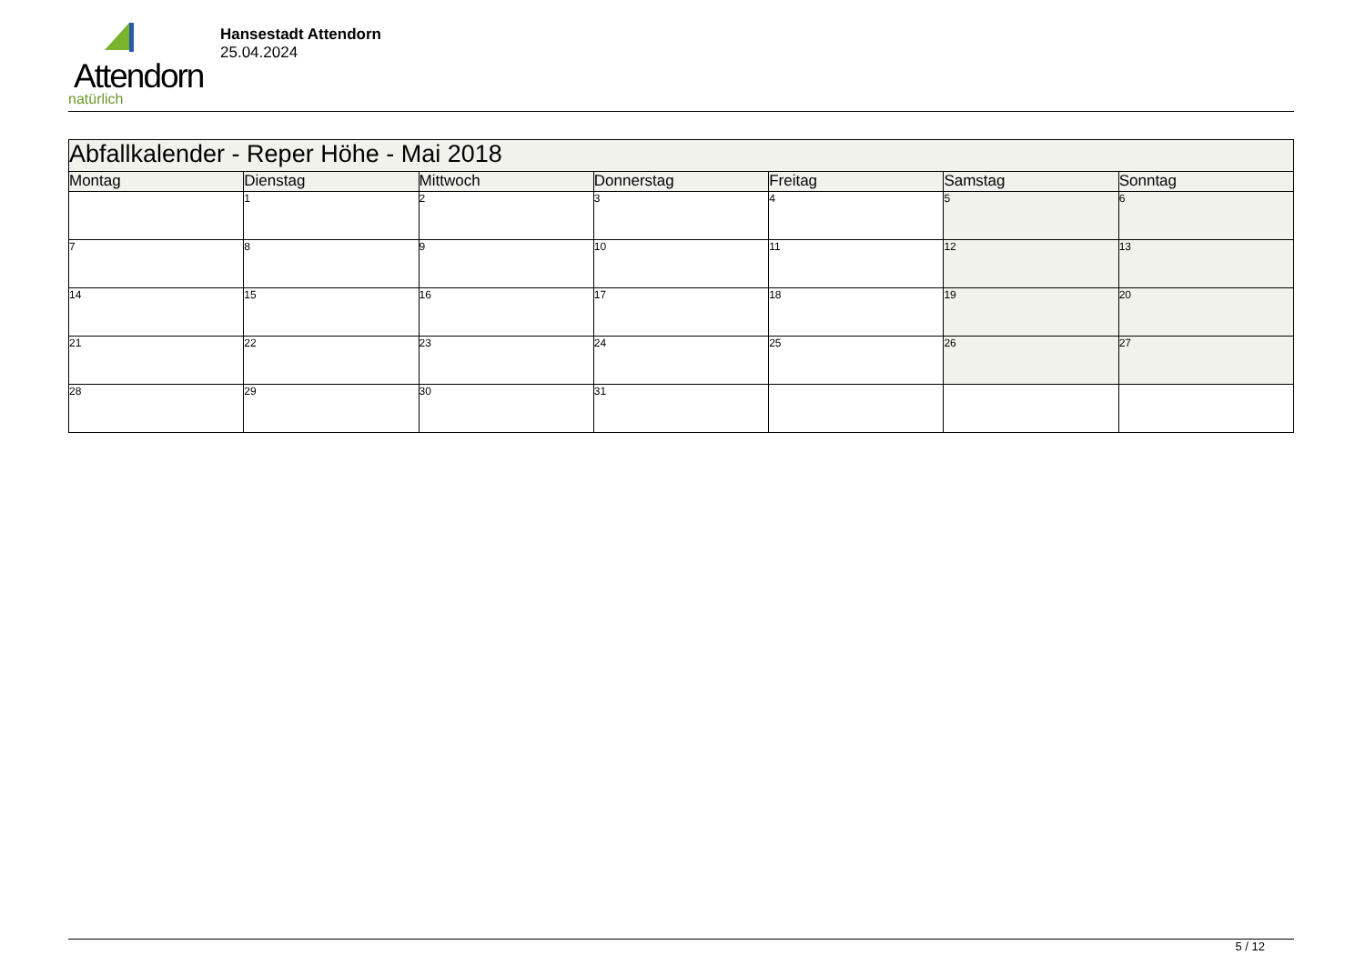Attendorn
natürlich
Hansestadt Attendorn
25.04.2024
| Abfallkalender - Reper Höhe - Mai 2018 | | | | | | |
| --- | --- | --- | --- | --- | --- | --- |
| Montag | Dienstag | Mittwoch | Donnerstag | Freitag | Samstag | Sonntag |
| | 1 | 2 | 3 | 4 | 5 | 6 |
| 7 | 8 | 9 | 10 | 11 | 12 | 13 |
| 14 | 15 | 16 | 17 | 18 | 19 | 20 |
| 21 | 22 | 23 | 24 | 25 | 26 | 27 |
| 28 | 29 | 30 | 31 | | | |
5 / 12